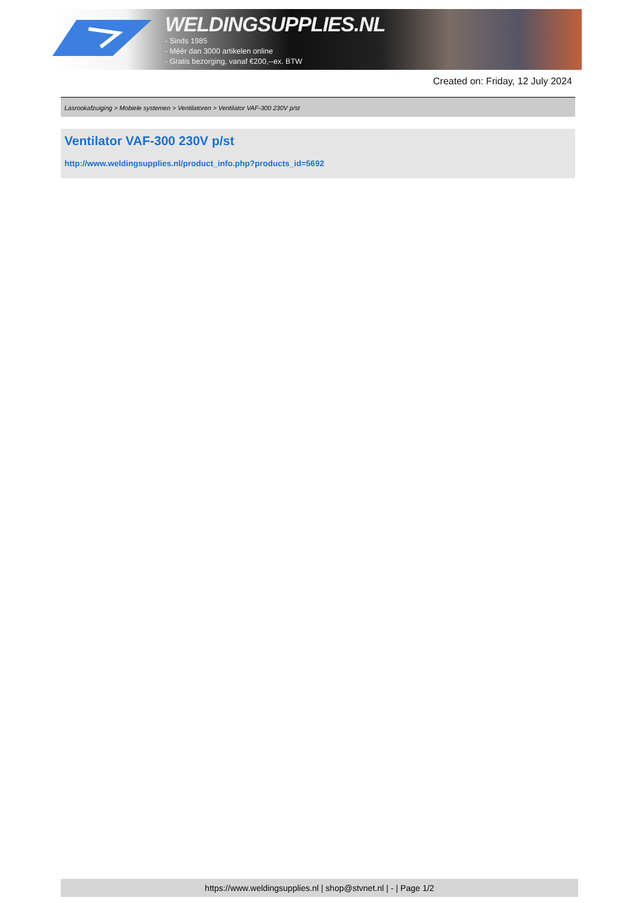WELDINGSUPPLIES.NL
- Sinds 1985
- Méér dan 3000 artikelen online
- Gratis bezorging, vanaf €200,--ex. BTW
Created on: Friday, 12 July 2024
Lasrookafzuiging > Mobiele systemen > Ventilatoren > Ventilator VAF-300 230V p/st
Ventilator VAF-300 230V p/st
http://www.weldingsupplies.nl/product_info.php?products_id=5692
https://www.weldingsupplies.nl | shop@stvnet.nl | - | Page 1/2